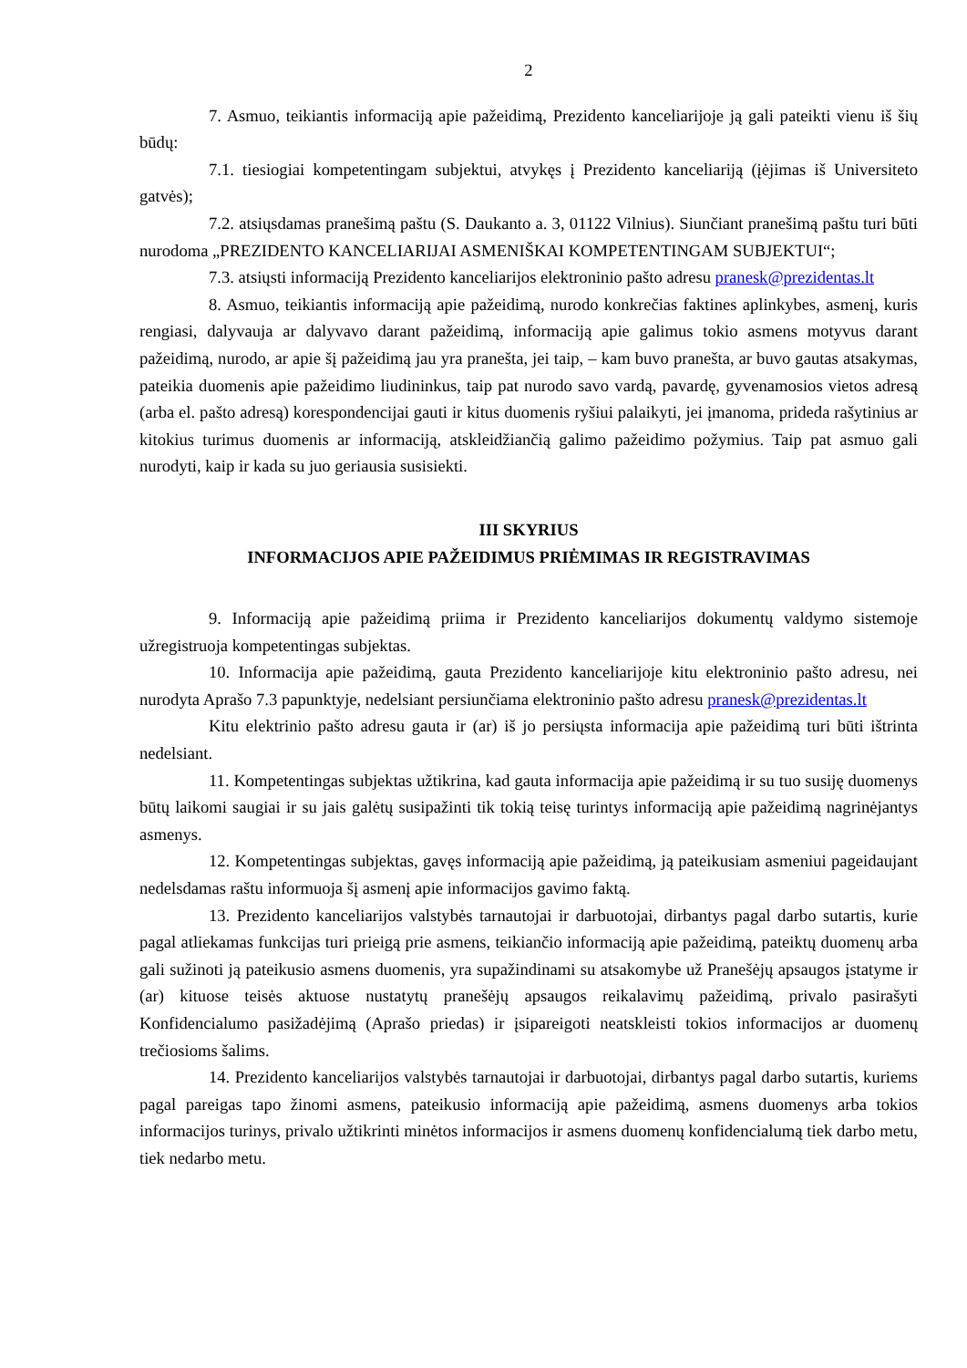2
7. Asmuo, teikiantis informaciją apie pažeidimą, Prezidento kanceliarijoje ją gali pateikti vienu iš šių būdų:
7.1. tiesiogiai kompetentingam subjektui, atvykęs į Prezidento kanceliariją (įėjimas iš Universiteto gatvės);
7.2. atsiųsdamas pranešimą paštu (S. Daukanto a. 3, 01122 Vilnius). Siunčiant pranešimą paštu turi būti nurodoma „PREZIDENTO KANCELIARIJAI ASMENIŠKAI KOMPETENTINGAM SUBJEKTUI“;
7.3. atsiųsti informaciją Prezidento kanceliarijos elektroninio pašto adresu pranesk@prezidentas.lt
8. Asmuo, teikiantis informaciją apie pažeidimą, nurodo konkrečias faktines aplinkybes, asmenį, kuris rengiasi, dalyvauja ar dalyvavo darant pažeidimą, informaciją apie galimus tokio asmens motyvus darant pažeidimą, nurodo, ar apie šį pažeidimą jau yra pranešta, jei taip, – kam buvo pranešta, ar buvo gautas atsakymas, pateikia duomenis apie pažeidimo liudininkus, taip pat nurodo savo vardą, pavardę, gyvenamosios vietos adresą (arba el. pašto adresą) korespondencijai gauti ir kitus duomenis ryšiui palaikyti, jei įmanoma, prideda rašytinius ar kitokius turimus duomenis ar informaciją, atskleidžiančią galimo pažeidimo požymius. Taip pat asmuo gali nurodyti, kaip ir kada su juo geriausia susisiekti.
III SKYRIUS
INFORMACIJOS APIE PAŽEIDIMUS PRIĖMIMAS IR REGISTRAVIMAS
9. Informaciją apie pažeidimą priima ir Prezidento kanceliarijos dokumentų valdymo sistemoje užregistruoja kompetentingas subjektas.
10. Informacija apie pažeidimą, gauta Prezidento kanceliarijoje kitu elektroninio pašto adresu, nei nurodyta Aprašo 7.3 papunktyje, nedelsiant persiunčiama elektroninio pašto adresu pranesk@prezidentas.lt
Kitu elektrinio pašto adresu gauta ir (ar) iš jo persiųsta informacija apie pažeidimą turi būti ištrinta nedelsiant.
11. Kompetentingas subjektas užtikrina, kad gauta informacija apie pažeidimą ir su tuo susiję duomenys būtų laikomi saugiai ir su jais galėtų susipažinti tik tokią teisę turintys informaciją apie pažeidimą nagrinėjantys asmenys.
12. Kompetentingas subjektas, gavęs informaciją apie pažeidimą, ją pateikusiam asmeniui pageidaujant nedelsdamas raštu informuoja šį asmenį apie informacijos gavimo faktą.
13. Prezidento kanceliarijos valstybės tarnautojai ir darbuotojai, dirbantys pagal darbo sutartis, kurie pagal atliekamas funkcijas turi prieigą prie asmens, teikiančio informaciją apie pažeidimą, pateiktų duomenų arba gali sužinoti ją pateikusio asmens duomenis, yra supažindinami su atsakomybe už Pranešėjų apsaugos įstatyme ir (ar) kituose teisės aktuose nustatytų pranešėjų apsaugos reikalavimų pažeidimą, privalo pasirašyti Konfidencialumo pasižadėjimą (Aprašo priedas) ir įsipareigoti neatskleisti tokios informacijos ar duomenų trečiosioms šalims.
14. Prezidento kanceliarijos valstybės tarnautojai ir darbuotojai, dirbantys pagal darbo sutartis, kuriems pagal pareigas tapo žinomi asmens, pateikusio informaciją apie pažeidimą, asmens duomenys arba tokios informacijos turinys, privalo užtikrinti minėtos informacijos ir asmens duomenų konfidencialumą tiek darbo metu, tiek nedarbo metu.